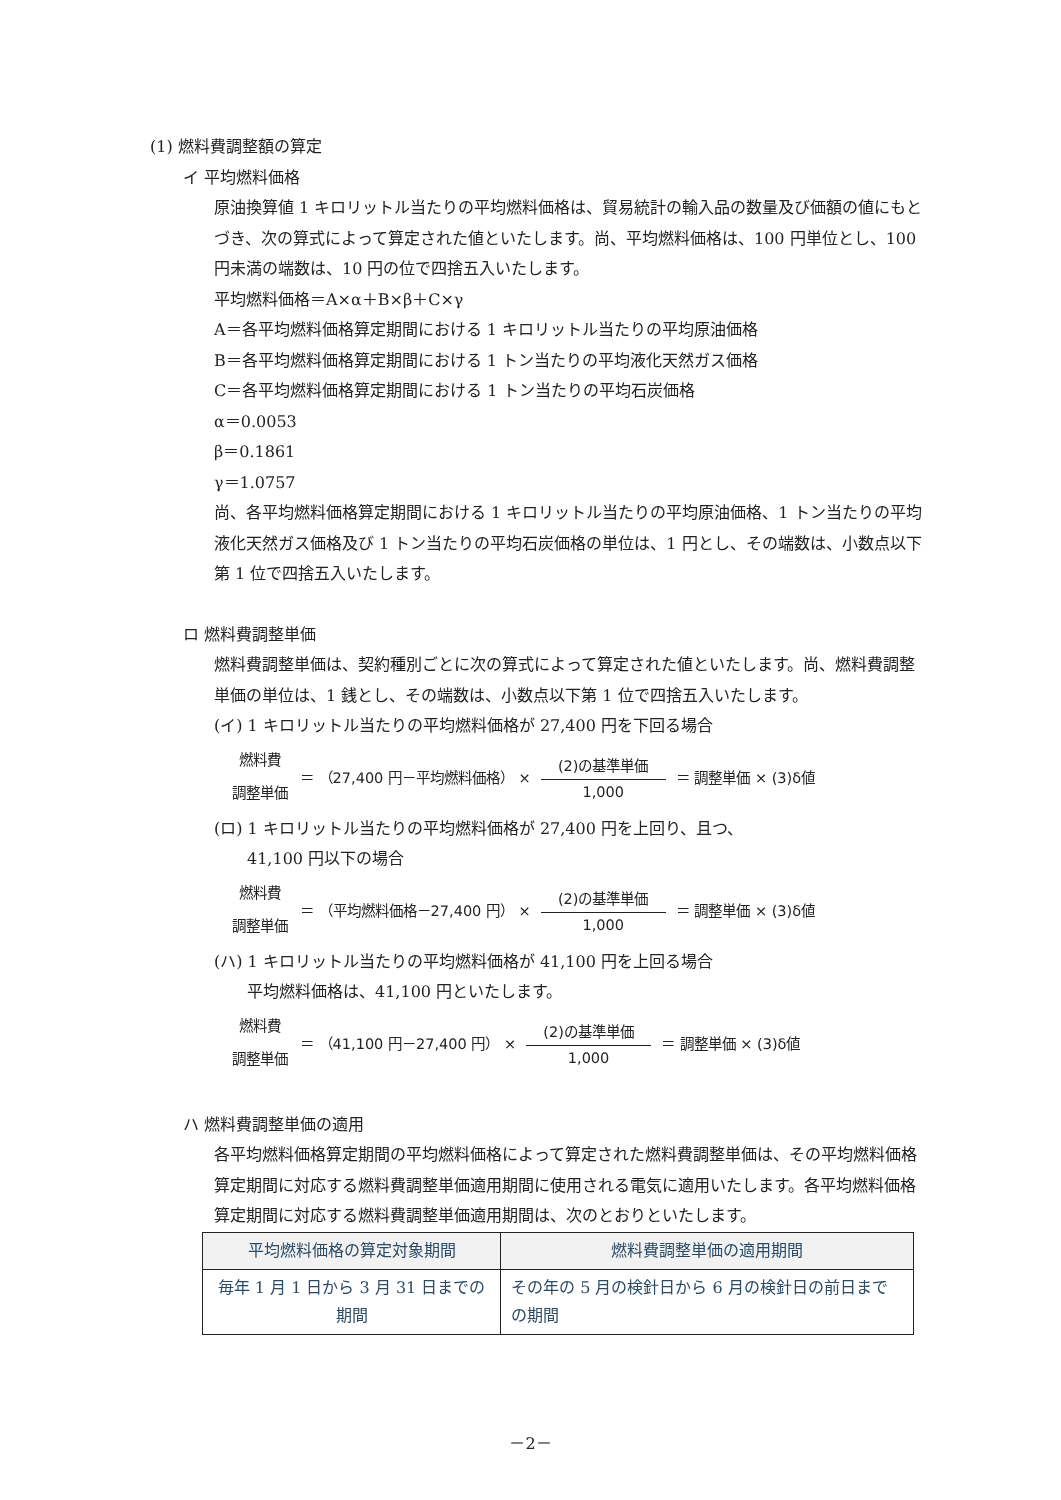(1) 燃料費調整額の算定
イ 平均燃料価格
原油換算値 1 キロリットル当たりの平均燃料価格は、貿易統計の輸入品の数量及び価額の値にもとづき、次の算式によって算定された値といたします。尚、平均燃料価格は、100 円単位とし、100 円未満の端数は、10 円の位で四捨五入いたします。
平均燃料価格＝A×α＋B×β＋C×γ
A＝各平均燃料価格算定期間における 1 キロリットル当たりの平均原油価格
B＝各平均燃料価格算定期間における 1 トン当たりの平均液化天然ガス価格
C＝各平均燃料価格算定期間における 1 トン当たりの平均石炭価格
α＝0.0053
β＝0.1861
γ＝1.0757
尚、各平均燃料価格算定期間における 1 キロリットル当たりの平均原油価格、1 トン当たりの平均液化天然ガス価格及び 1 トン当たりの平均石炭価格の単位は、1 円とし、その端数は、小数点以下第 1 位で四捨五入いたします。
ロ 燃料費調整単価
燃料費調整単価は、契約種別ごとに次の算式によって算定された値といたします。尚、燃料費調整単価の単位は、1 銭とし、その端数は、小数点以下第 1 位で四捨五入いたします。
(イ) 1 キロリットル当たりの平均燃料価格が 27,400 円を下回る場合
燃料費
調整単価
＝ （27,400 円－平均燃料価格） ×
(2)の基準単価
1,000
＝ 調整単価 × (3)δ値
(ロ) 1 キロリットル当たりの平均燃料価格が 27,400 円を上回り、且つ、
41,100 円以下の場合
燃料費
調整単価
＝ （平均燃料価格－27,400 円） ×
(2)の基準単価
1,000
＝ 調整単価 × (3)δ値
(ハ) 1 キロリットル当たりの平均燃料価格が 41,100 円を上回る場合
平均燃料価格は、41,100 円といたします。
燃料費
調整単価
＝ （41,100 円－27,400 円） ×
(2)の基準単価
1,000
＝ 調整単価 × (3)δ値
ハ 燃料費調整単価の適用
各平均燃料価格算定期間の平均燃料価格によって算定された燃料費調整単価は、その平均燃料価格算定期間に対応する燃料費調整単価適用期間に使用される電気に適用いたします。各平均燃料価格算定期間に対応する燃料費調整単価適用期間は、次のとおりといたします。
| 平均燃料価格の算定対象期間 | 燃料費調整単価の適用期間 |
| --- | --- |
| 毎年 1 月 1 日から 3 月 31 日までの期間 | その年の 5 月の検針日から 6 月の検針日の前日までの期間 |
－2－